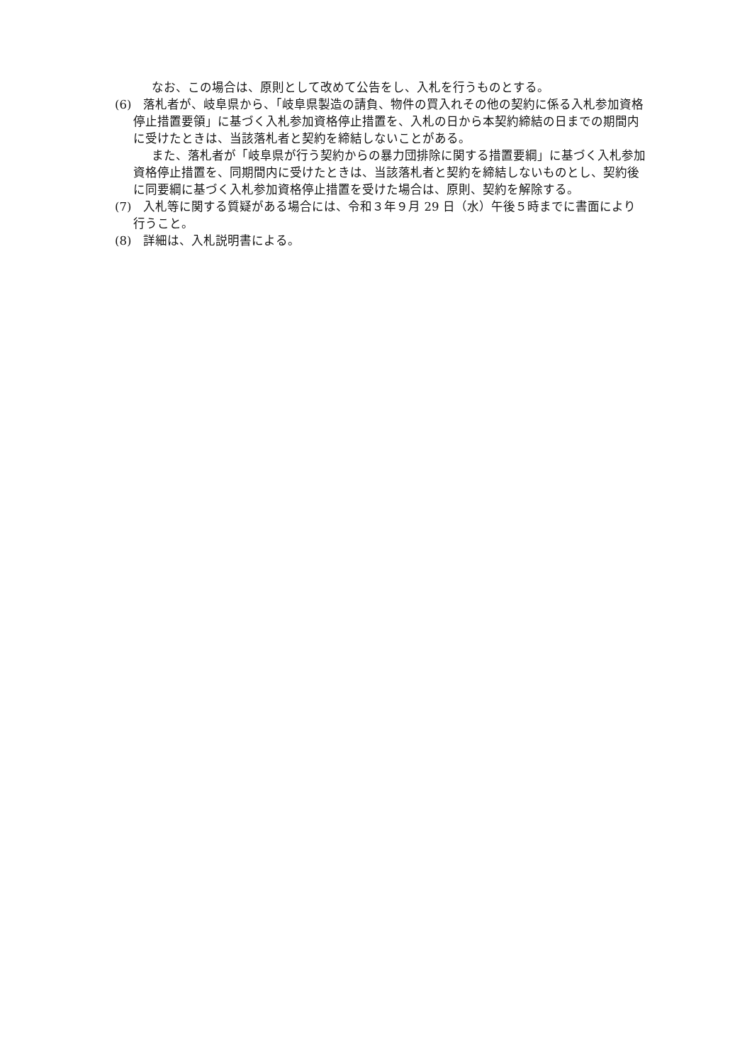なお、この場合は、原則として改めて公告をし、入札を行うものとする。
(6)　落札者が、岐阜県から、「岐阜県製造の請負、物件の買入れその他の契約に係る入札参加資格停止措置要領」に基づく入札参加資格停止措置を、入札の日から本契約締結の日までの期間内に受けたときは、当該落札者と契約を締結しないことがある。
また、落札者が「岐阜県が行う契約からの暴力団排除に関する措置要綱」に基づく入札参加資格停止措置を、同期間内に受けたときは、当該落札者と契約を締結しないものとし、契約後に同要綱に基づく入札参加資格停止措置を受けた場合は、原則、契約を解除する。
(7)　入札等に関する質疑がある場合には、令和３年９月 29 日（水）午後５時までに書面により行うこと。
(8)　詳細は、入札説明書による。